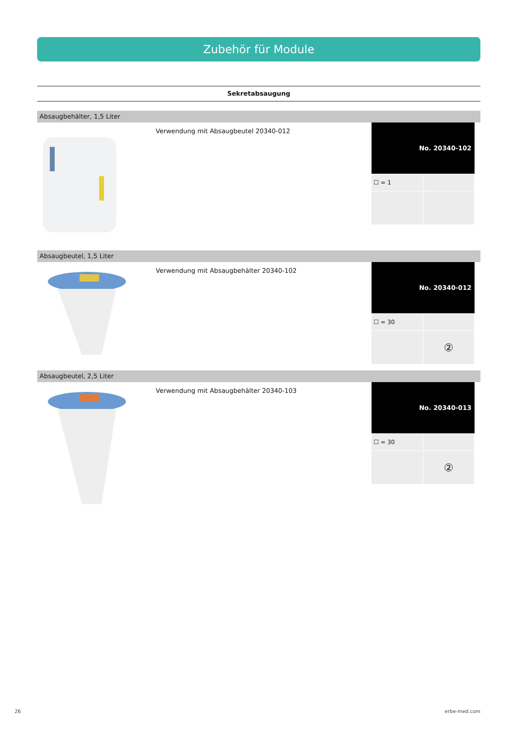Zubehör für Module
Sekretabsaugung
Absaugbehälter, 1,5 Liter
Verwendung mit Absaugbeutel 20340-012
| No. 20340-102 | |
| --- | --- |
| ☐ = 1 | |
Absaugbeutel, 1,5 Liter
Verwendung mit Absaugbehälter 20340-102
| No. 20340-012 | |
| --- | --- |
| ☐ = 30 | |
| | ② |
Absaugbeutel, 2,5 Liter
Verwendung mit Absaugbehälter 20340-103
| No. 20340-013 | |
| --- | --- |
| ☐ = 30 | |
| | ② |
26 erbe-med.com